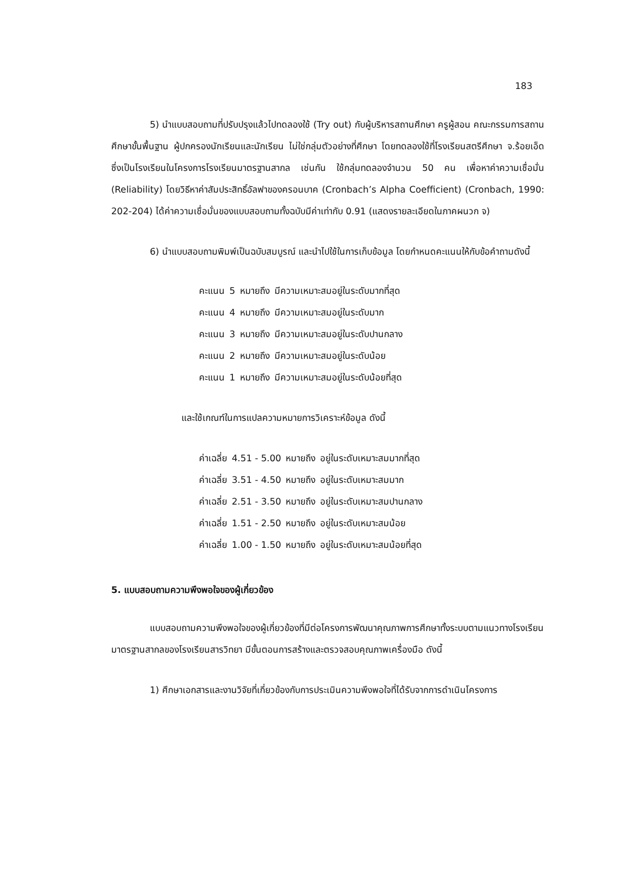183
5) นำแบบสอบถามที่ปรับปรุงแล้วไปทดลองใช้ (Try out) กับผู้บริหารสถานศึกษา ครูผู้สอน คณะกรรมการสถานศึกษาขั้นพื้นฐาน ผู้ปกครองนักเรียนและนักเรียน ไม่ใช่กลุ่มตัวอย่างที่ศึกษา โดยทดลองใช้ที่โรงเรียนสตรีศึกษา จ.ร้อยเอ็ด ซึ่งเป็นโรงเรียนในโครงการโรงเรียนมาตรฐานสากล เช่นกัน ใช้กลุ่มทดลองจำนวน 50 คน เพื่อหาค่าความเชื่อมั่น (Reliability) โดยวิธีหาค่าสัมประสิทธิ์อัลฟาของครอนบาค (Cronbach’s Alpha Coefficient) (Cronbach, 1990: 202-204) ได้ค่าความเชื่อมั่นของแบบสอบถามทั้งฉบับมีค่าเท่ากับ 0.91 (แสดงรายละเอียดในภาคผนวก จ)
6) นำแบบสอบถามพิมพ์เป็นฉบับสมบูรณ์ และนำไปใช้ในการเก็บข้อมูล โดยกำหนดคะแนนให้กับข้อคำถามดังนี้
| คะแนน | 5 | หมายถึง | มีความเหมาะสมอยู่ในระดับมากที่สุด |
| คะแนน | 4 | หมายถึง | มีความเหมาะสมอยู่ในระดับมาก |
| คะแนน | 3 | หมายถึง | มีความเหมาะสมอยู่ในระดับปานกลาง |
| คะแนน | 2 | หมายถึง | มีความเหมาะสมอยู่ในระดับน้อย |
| คะแนน | 1 | หมายถึง | มีความเหมาะสมอยู่ในระดับน้อยที่สุด |
และใช้เกณฑ์ในการแปลความหมายการวิเคราะห์ข้อมูล ดังนี้
| ค่าเฉลี่ย | 4.51 - 5.00 | หมายถึง | อยู่ในระดับเหมาะสมมากที่สุด |
| ค่าเฉลี่ย | 3.51 - 4.50 | หมายถึง | อยู่ในระดับเหมาะสมมาก |
| ค่าเฉลี่ย | 2.51 - 3.50 | หมายถึง | อยู่ในระดับเหมาะสมปานกลาง |
| ค่าเฉลี่ย | 1.51 - 2.50 | หมายถึง | อยู่ในระดับเหมาะสมน้อย |
| ค่าเฉลี่ย | 1.00 - 1.50 | หมายถึง | อยู่ในระดับเหมาะสมน้อยที่สุด |
5. แบบสอบถามความพึงพอใจของผู้เกี่ยวข้อง
แบบสอบถามความพึงพอใจของผู้เกี่ยวข้องที่มีต่อโครงการพัฒนาคุณภาพการศึกษาทั้งระบบตามแนวทางโรงเรียนมาตรฐานสากลของโรงเรียนสารวิทยา มีขั้นตอนการสร้างและตรวจสอบคุณภาพเครื่องมือ ดังนี้
1) ศึกษาเอกสารและงานวิจัยที่เกี่ยวข้องกับการประเมินความพึงพอใจที่ได้รับจากการดำเนินโครงการ